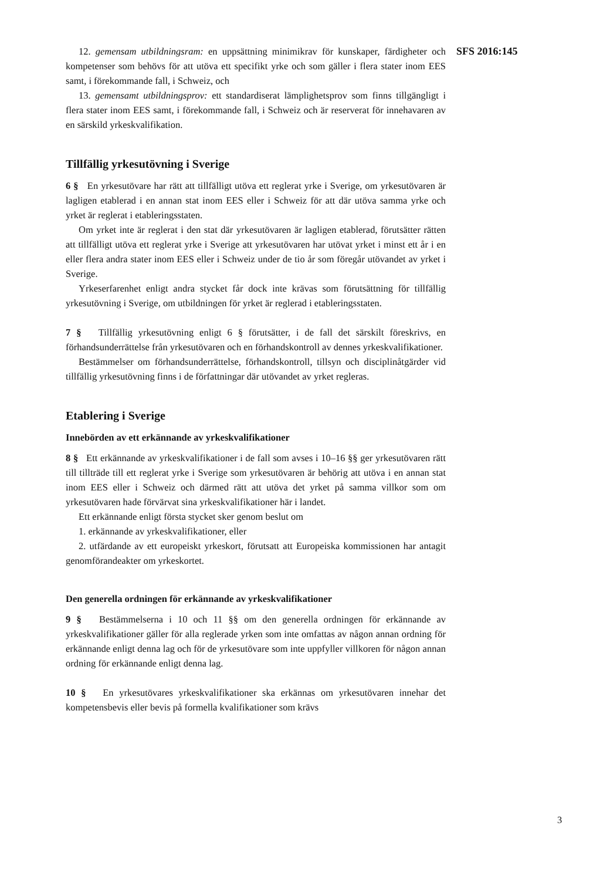SFS 2016:145
12. gemensam utbildningsram: en uppsättning minimikrav för kunskaper, färdigheter och kompetenser som behövs för att utöva ett specifikt yrke och som gäller i flera stater inom EES samt, i förekommande fall, i Schweiz, och
13. gemensamt utbildningsprov: ett standardiserat lämplighetsprov som finns tillgängligt i flera stater inom EES samt, i förekommande fall, i Schweiz och är reserverat för innehavaren av en särskild yrkeskvalifikation.
Tillfällig yrkesutövning i Sverige
6 § En yrkesutövare har rätt att tillfälligt utöva ett reglerat yrke i Sverige, om yrkesutövaren är lagligen etablerad i en annan stat inom EES eller i Schweiz för att där utöva samma yrke och yrket är reglerat i etableringsstaten.
Om yrket inte är reglerat i den stat där yrkesutövaren är lagligen etablerad, förutsätter rätten att tillfälligt utöva ett reglerat yrke i Sverige att yrkesutövaren har utövat yrket i minst ett år i en eller flera andra stater inom EES eller i Schweiz under de tio år som föregår utövandet av yrket i Sverige.
Yrkeserfarenhet enligt andra stycket får dock inte krävas som förutsättning för tillfällig yrkesutövning i Sverige, om utbildningen för yrket är reglerad i etableringsstaten.
7 § Tillfällig yrkesutövning enligt 6 § förutsätter, i de fall det särskilt föreskrivs, en förhandsunderrättelse från yrkesutövaren och en förhandskontroll av dennes yrkeskvalifikationer.
Bestämmelser om förhandsunderrättelse, förhandskontroll, tillsyn och disciplinåtgärder vid tillfällig yrkesutövning finns i de författningar där utövandet av yrket regleras.
Etablering i Sverige
Innebörden av ett erkännande av yrkeskvalifikationer
8 § Ett erkännande av yrkeskvalifikationer i de fall som avses i 10–16 §§ ger yrkesutövaren rätt till tillträde till ett reglerat yrke i Sverige som yrkesutövaren är behörig att utöva i en annan stat inom EES eller i Schweiz och därmed rätt att utöva det yrket på samma villkor som om yrkesutövaren hade förvärvat sina yrkeskvalifikationer här i landet.
Ett erkännande enligt första stycket sker genom beslut om
1. erkännande av yrkeskvalifikationer, eller
2. utfärdande av ett europeiskt yrkeskort, förutsatt att Europeiska kommissionen har antagit genomförandeakter om yrkeskortet.
Den generella ordningen för erkännande av yrkeskvalifikationer
9 § Bestämmelserna i 10 och 11 §§ om den generella ordningen för erkännande av yrkeskvalifikationer gäller för alla reglerade yrken som inte omfattas av någon annan ordning för erkännande enligt denna lag och för de yrkesutövare som inte uppfyller villkoren för någon annan ordning för erkännande enligt denna lag.
10 § En yrkesutövares yrkeskvalifikationer ska erkännas om yrkesutövaren innehar det kompetensbevis eller bevis på formella kvalifikationer som krävs
3